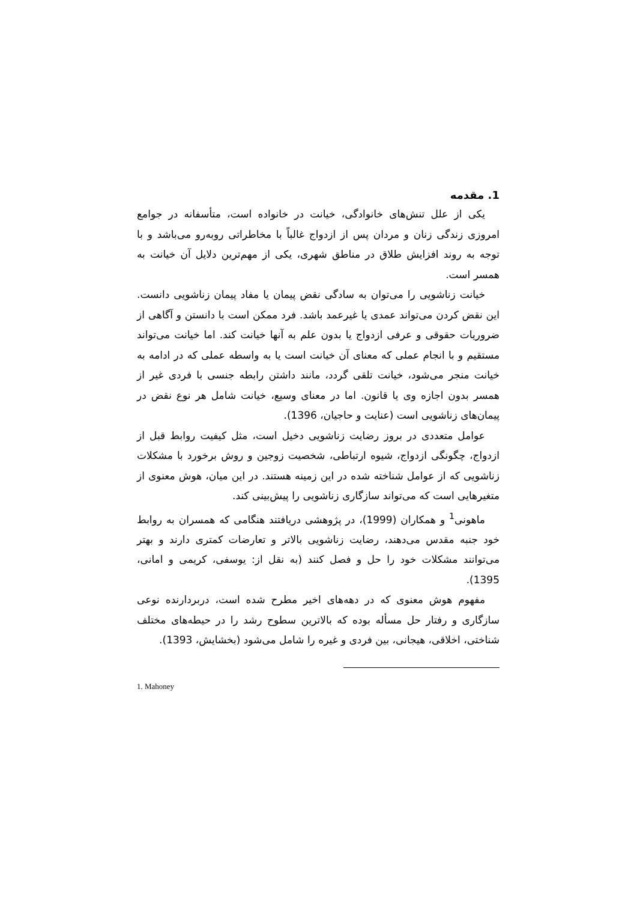1. مقدمه
یکی از علل تنش‌های خانوادگی، خیانت در خانواده است، متأسفانه در جوامع امروزی زندگی زنان و مردان پس از ازدواج غالباً با مخاطراتی روبه‌رو می‌باشد و با توجه به روند افزایش طلاق در مناطق شهری، یکی از مهم‌ترین دلایل آن خیانت به همسر است.
خیانت زناشویی را می‌توان به سادگی نقض پیمان یا مفاد پیمان زناشویی دانست. این نقض کردن می‌تواند عمدی یا غیرعمد باشد. فرد ممکن است با دانستن و آگاهی از ضروریات حقوقی و عرفی ازدواج یا بدون علم به آنها خیانت کند. اما خیانت می‌تواند مستقیم و با انجام عملی که معنای آن خیانت است یا به واسطه عملی که در ادامه به خیانت منجر می‌شود، خیانت تلقی گردد، مانند داشتن رابطه جنسی با فردی غیر از همسر بدون اجازه وی یا قانون. اما در معنای وسیع، خیانت شامل هر نوع نقض در پیمان‌های زناشویی است (عنایت و حاجیان، 1396).
عوامل متعددی در بروز رضایت زناشویی دخیل است، مثل کیفیت روابط قبل از ازدواج، چگونگی ازدواج، شیوه ارتباطی، شخصیت زوجین و روش برخورد با مشکلات زناشویی که از عوامل شناخته شده در این زمینه هستند. در این میان، هوش معنوی از متغیرهایی است که می‌تواند سازگاری زناشویی را پیش‌بینی کند.
ماهونی<sup>1</sup> و همکاران (1999)، در پژوهشی دریافتند هنگامی که همسران به روابط خود جنبه مقدس می‌دهند، رضایت زناشویی بالاتر و تعارضات کمتری دارند و بهتر می‌توانند مشکلات خود را حل و فصل کنند (به نقل از: یوسفی، کریمی و امانی، 1395).
مفهوم هوش معنوی که در دهه‌های اخیر مطرح شده است، دربردارنده نوعی سازگاری و رفتار حل مسأله بوده که بالاترین سطوح رشد را در حیطه‌های مختلف شناختی، اخلاقی، هیجانی، بین فردی و غیره را شامل می‌شود (بخشایش، 1393).
1. Mahoney